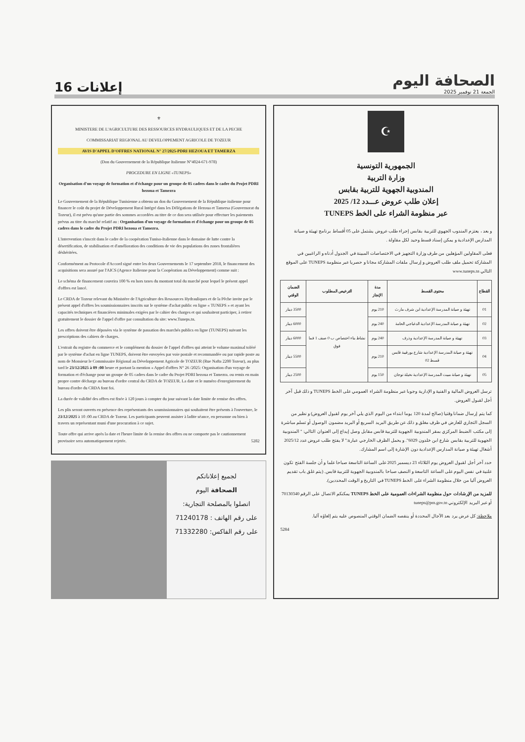إعلانات 16
الصحافة اليوم
الجمعة 21 نوفمبر 2025
⚜
MINISTERE DE L'AGRICULTURE DES RESSOURCES HYDRAULIQUES ET DE LA PECHE
COMMISSARIAT REGIONAL AU DEVELOPPEMENT AGRICOLE DE TOZEUR
AVIS D'APPEL D'OFFRES NATIONAL N° 27/2025-PDRI HEZOUA ET TAMERZA
(Don du Gouvernement de la République Italienne N°4024-671-978)
PROCEDURE EN LIGNE «TUNEPS»
Organisation d'un voyage de formation et d'échange pour un groupe de 05 cadres dans le cadre du Projet PDRI hezoua et Tamezra
Le Gouvernement de la République Tunisienne a obtenu un don du Gouvernement de la République italienne pour financer le coût du projet de Développement Rural Intégré dans les Délégations de Hezoua et Tamersa (Gouvernorat du Tozeur), il est prévu qu'une partie des sommes accordées au titre de ce don sera utilisée pour effectuer les paiements prévus au titre du marché relatif au : Organisation d'un voyage de formation et d'échange pour un groupe de 05 cadres dans le cadre du Projet PDRI hezoua et Tamezra.
L'intervention s'inscrit dans le cadre de la coopération Tuniso-Italienne dans le domaine de lutte contre la désertification, de stabilisation et d'amélioration des conditions de vie des populations des zones frontalières déshéritées.
Conformément au Protocole d'Accord signé entre les deux Gouvernements le 17 septembre 2018, le financement des acquisitions sera assuré par l'AICS (Agence Italienne pour la Coopération au Développement) comme suit :
Le schéma de financement couvrira 100 % en hors taxes du montant total du marché pour lequel le présent appel d'offres est lancé.
Le CRDA de Tozeur relevant du Ministère de l'Agriculture des Ressources Hydrauliques et de la Pêche invite par le présent appel d'offres les soumissionnaires inscrits sur le système d'achat public en ligne « TUNEPS » et ayant les capacités techniques et financières minimales exigées par le cahier des charges et qui souhaitent participer, à retirer gratuitement le dossier de l'appel d'offre par consultation du site: www.Tuneps.tn.
Les offres doivent être déposées via le système de passation des marchés publics en ligne (TUNEPS) suivant les prescriptions des cahiers de charges.
L'extrait du registre du commerce et le complément du dossier de l'appel d'offres qui atteint le volume maximal toléré par le système d'achat en ligne TUNEPS, doivent être envoyées par voie postale et recommandée ou par rapide poste au nom de Monsieur le Commissaire Régional au Développement Agricole de TOZEUR (Rue Nafta 2200 Tozeur), au plus tard le 23/12/2025 à 09 :00 heure et portant la mention « Appel d'offres N° 26 /2025: Organisation d'un voyage de formation et d'échange pour un groupe de 05 cadres dans le cadre du Projet PDRI hezoua et Tamezra. ou remis en main propre contre décharge au bureau d'ordre central du CRDA de TOZEUR. La date et le numéro d'enregistrement du bureau d'ordre du CRDA font foi.
La durée de validité des offres est fixée à 120 jours à compter du jour suivant la date limite de remise des offres.
Les plis seront ouverts en présence des représentants des soumissionnaires qui souhaitent être présents à l'ouverture, le 23/12/2025 à 10 :00 au CRDA de Tozeur. Les participants peuvent assister à ladite séance, en personne ou bien à travers un représentant muni d'une procuration à ce sujet.
Toute offre qui arrive après la date et l'heure limite de la remise des offres ou ne comporte pas le cautionnement provisoire sera automatiquement rejetée. 5282
لجميع إعلاناتكم
الصحافة اليوم
اتصلوا بالمصلحة التجارية:
على رقم الهاتف : 71240178
على رقم الفاكس: 71332280
☪
الجمهورية التونسية
وزارة التربية
المندوبية الجهوية للتربية بقابس
إعلان طلب عروض عـــدد 12/ 2025
عبر منظومة الشراء على الخط TUNEPS
و بعد ، يعتزم المندوب الجهوي للتربية بقابس إجراء طلب عروض يشتمل على 05 أقساط برنامج تهيئة و صيانة المدارس الإعدادية و يمكن إسناد قسط وحيد لكل مقاولة .
فعلى المقاولين المؤهلين من طرف وزارة التجهيز في الاختصاصات المبينة في الجدول أدناه و الراغبين في المشاركة تحميل ملف طلب العروض و إرسال ملفات المشاركة مجانا و حصريا عبر منظومة TUNEPS على الموقع التالي www.tuneps.tn
| القطاع | محتوى القسط | مدة الإنجاز | الترخيص المطلوب | الضمان الوقتي |
| --- | --- | --- | --- | --- |
| 01 | تهيئة و صيانة المدرسة الإعدادية ابن شرف مارث | 210 يوم | نشاط بناء اختصاص ب 0 صنف 1 فما فوق | 3500 دينار |
| 02 | تهيئة و صيانة المدرسة الإعدادية الدغباجي الحامة | 240 يوم | | 6000 دينار |
| 03 | تهيئة و صيانة المدرسة الإعدادية وذرف | 240 يوم | | 6000 دينار |
| 04 | تهيئة و صيانة المدرسة الإعدادية شارع بورقيبة قابس قسط 02 | 210 يوم | | 5500 دينار |
| 05 | تهيئة و صيانة مبيت المدرسة الإعدادية نخيلة توجان | 150 يوم | | 2500 دينار |
ترسل العروض المالية و الفنية و الإدارية وجوبا عبر منظومة الشراء العمومي على الخط TUNEPS و ذلك قبل آخر أجل لقبول العروض.
كما يتم إرسال ضمانا وقتيا (صالح لمدة 120 يوما ابتداء من اليوم الذي يلي آخر يوم لقبول العروض) و نظير من السجل التجاري للعارض في ظرف مغلق و ذلك عن طريق البريد السريع أو البريد مضمون الوصول أو تسلم مباشرة إلى مكتب الضبط المركزي بمقر المندوبية الجهوية للتربية قابس مقابل وصل إيداع إلى العنوان التالي: " المندوبية الجهوية للتربية بقابس شارع ابن خلدون 6029". و يحمل الظرف الخارجي عبارة:" لا يفتح طلب عروض عدد 2025/12 أشغال تهيئة و صيانة المدارس الإعدادية دون الإشارة إلى اسم المشارك.
حدد آخر أجل لقبول العروض يوم الثلاثاء 23 ديسمبر 2025 على الساعة التاسعة صباحا علما و أن جلسة الفتح تكون علنية في نفس اليوم على الساعة التاسعة و النصف صباحا بالمندوبية الجهوية للتربية قابس. (يتم غلق باب تقديم العروض آليا من خلال منظومة الشراء على الخط TUNEPS في التاريخ و الوقت المحددين).
للمزيد من الإرشادات حول منظومة الشراءات العمومية على الخط TUNEPS يمكنكم الاتصال على الرقم 70130340 أو عبر البريد الإلكتروني tuneps@pm.gov.tn
ملاحظة: كل عرض يرد بعد الآجال المحددة أو ينقصه الضمان الوقتي المنصوص عليه يتم إلغاؤه آليا.
5284